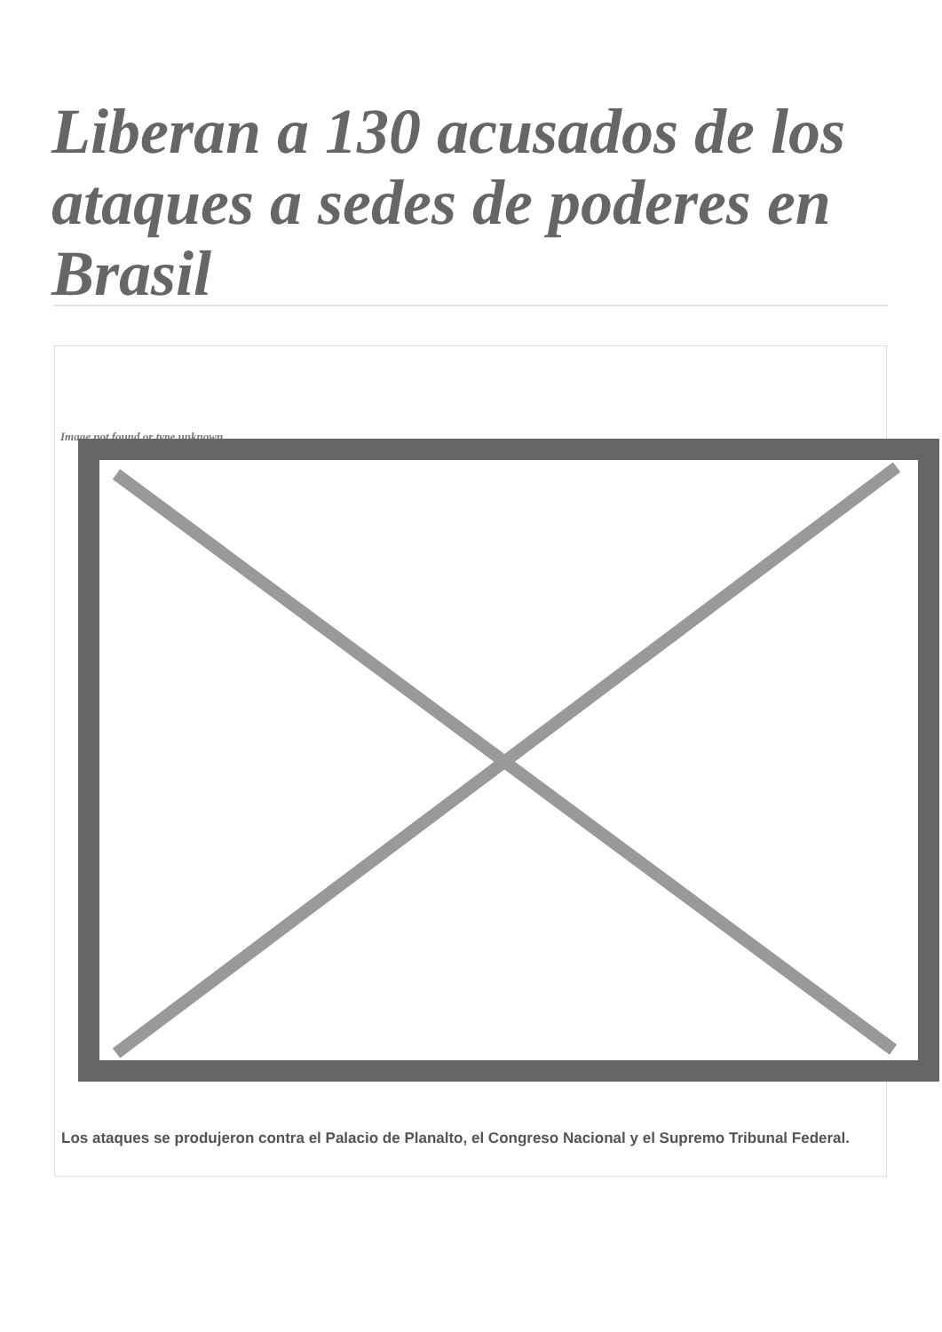Liberan a 130 acusados de los ataques a sedes de poderes en Brasil
Image not found or type unknown
Los ataques se produjeron contra el Palacio de Planalto, el Congreso Nacional y el Supremo Tribunal Federal.